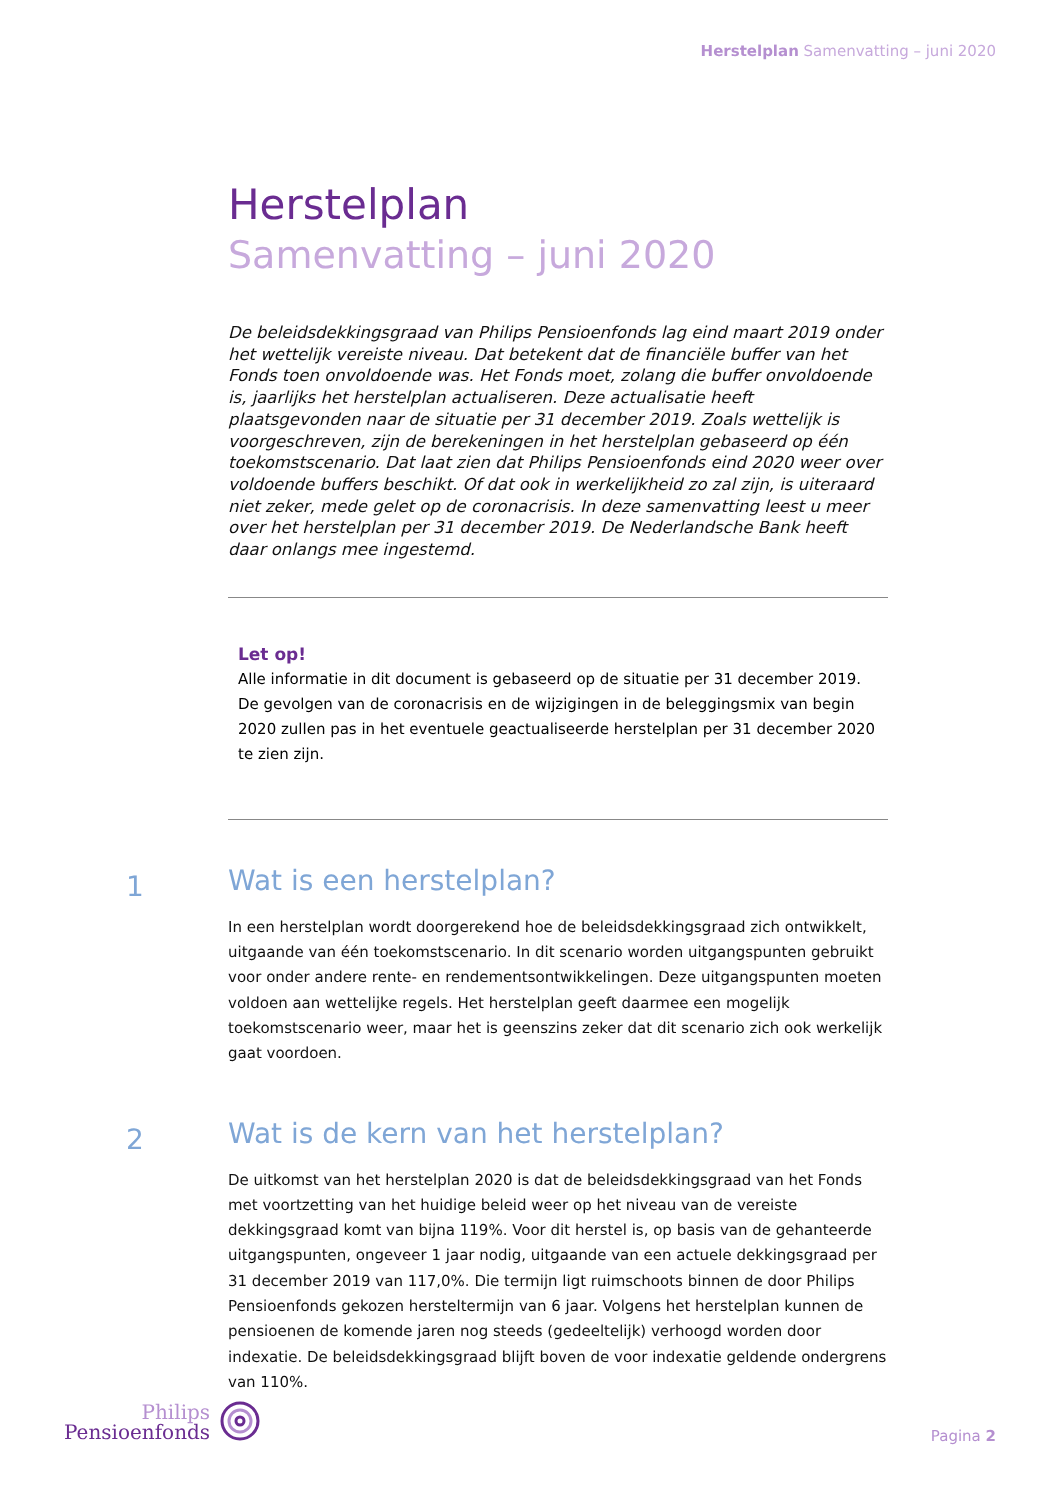Herstelplan Samenvatting – juni 2020
Herstelplan
Samenvatting – juni 2020
De beleidsdekkingsgraad van Philips Pensioenfonds lag eind maart 2019 onder het wettelijk vereiste niveau. Dat betekent dat de financiële buffer van het Fonds toen onvoldoende was. Het Fonds moet, zolang die buffer onvoldoende is, jaarlijks het herstelplan actualiseren. Deze actualisatie heeft plaatsgevonden naar de situatie per 31 december 2019. Zoals wettelijk is voorgeschreven, zijn de berekeningen in het herstelplan gebaseerd op één toekomstscenario. Dat laat zien dat Philips Pensioenfonds eind 2020 weer over voldoende buffers beschikt. Of dat ook in werkelijkheid zo zal zijn, is uiteraard niet zeker, mede gelet op de coronacrisis. In deze samenvatting leest u meer over het herstelplan per 31 december 2019. De Nederlandsche Bank heeft daar onlangs mee ingestemd.
Let op!
Alle informatie in dit document is gebaseerd op de situatie per 31 december 2019. De gevolgen van de coronacrisis en de wijzigingen in de beleggingsmix van begin 2020 zullen pas in het eventuele geactualiseerde herstelplan per 31 december 2020 te zien zijn.
1
Wat is een herstelplan?
In een herstelplan wordt doorgerekend hoe de beleidsdekkingsgraad zich ontwikkelt, uitgaande van één toekomstscenario. In dit scenario worden uitgangspunten gebruikt voor onder andere rente- en rendementsontwikkelingen. Deze uitgangspunten moeten voldoen aan wettelijke regels. Het herstelplan geeft daarmee een mogelijk toekomstscenario weer, maar het is geenszins zeker dat dit scenario zich ook werkelijk gaat voordoen.
2
Wat is de kern van het herstelplan?
De uitkomst van het herstelplan 2020 is dat de beleidsdekkingsgraad van het Fonds met voortzetting van het huidige beleid weer op het niveau van de vereiste dekkingsgraad komt van bijna 119%. Voor dit herstel is, op basis van de gehanteerde uitgangspunten, ongeveer 1 jaar nodig, uitgaande van een actuele dekkingsgraad per 31 december 2019 van 117,0%. Die termijn ligt ruimschoots binnen de door Philips Pensioenfonds gekozen hersteltermijn van 6 jaar. Volgens het herstelplan kunnen de pensioenen de komende jaren nog steeds (gedeeltelijk) verhoogd worden door indexatie. De beleidsdekkingsgraad blijft boven de voor indexatie geldende ondergrens van 110%.
Philips
Pensioenfonds
Pagina 2